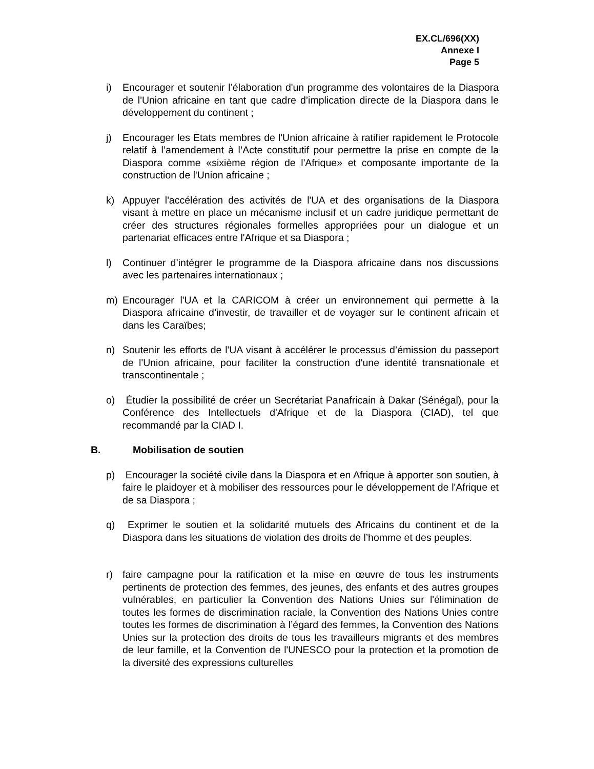EX.CL/696(XX)
Annexe I
Page 5
i) Encourager et soutenir l’élaboration d'un programme des volontaires de la Diaspora de l'Union africaine en tant que cadre d’implication directe de la Diaspora dans le développement du continent ;
j) Encourager les Etats membres de l'Union africaine à ratifier rapidement le Protocole relatif à l’amendement à l’Acte constitutif pour permettre la prise en compte de la Diaspora comme «sixième région de l'Afrique» et composante importante de la construction de l'Union africaine ;
k) Appuyer l'accélération des activités de l'UA et des organisations de la Diaspora visant à mettre en place un mécanisme inclusif et un cadre juridique permettant de créer des structures régionales formelles appropriées pour un dialogue et un partenariat efficaces entre l'Afrique et sa Diaspora ;
l) Continuer d’intégrer le programme de la Diaspora africaine dans nos discussions avec les partenaires internationaux ;
m) Encourager l'UA et la CARICOM à créer un environnement qui permette à la Diaspora africaine d’investir, de travailler et de voyager sur le continent africain et dans les Caraïbes;
n) Soutenir les efforts de l'UA visant à accélérer le processus d’émission du passeport de l'Union africaine, pour faciliter la construction d'une identité transnationale et transcontinentale ;
o) Étudier la possibilité de créer un Secrétariat Panafricain à Dakar (Sénégal), pour la Conférence des Intellectuels d'Afrique et de la Diaspora (CIAD), tel que recommandé par la CIAD I.
B. Mobilisation de soutien
p) Encourager la société civile dans la Diaspora et en Afrique à apporter son soutien, à faire le plaidoyer et à mobiliser des ressources pour le développement de l'Afrique et de sa Diaspora ;
q) Exprimer le soutien et la solidarité mutuels des Africains du continent et de la Diaspora dans les situations de violation des droits de l’homme et des peuples.
r) faire campagne pour la ratification et la mise en œuvre de tous les instruments pertinents de protection des femmes, des jeunes, des enfants et des autres groupes vulnérables, en particulier la Convention des Nations Unies sur l'élimination de toutes les formes de discrimination raciale, la Convention des Nations Unies contre toutes les formes de discrimination à l’égard des femmes, la Convention des Nations Unies sur la protection des droits de tous les travailleurs migrants et des membres de leur famille, et la Convention de l'UNESCO pour la protection et la promotion de la diversité des expressions culturelles